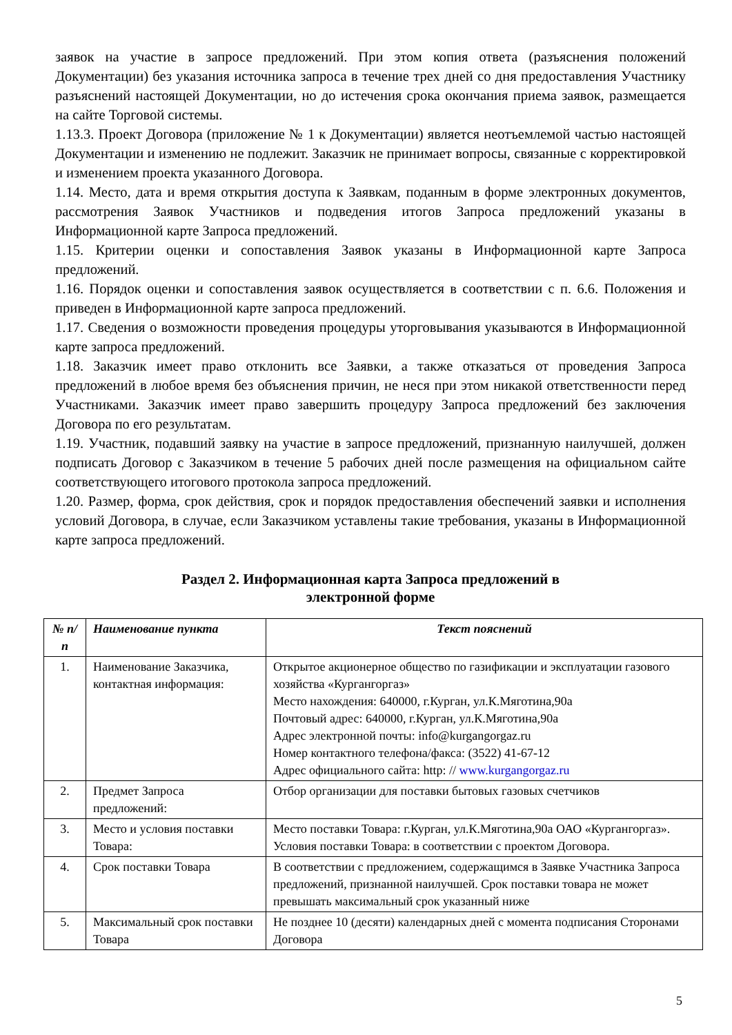заявок на участие в запросе предложений. При этом копия ответа (разъяснения положений Документации) без указания источника запроса в течение трех дней со дня предоставления Участнику разъяснений настоящей Документации, но до истечения срока окончания приема заявок, размещается на сайте Торговой системы.
1.13.3. Проект Договора (приложение № 1 к Документации) является неотъемлемой частью настоящей Документации и изменению не подлежит. Заказчик не принимает вопросы, связанные с корректировкой и изменением проекта указанного Договора.
1.14. Место, дата и время открытия доступа к Заявкам, поданным в форме электронных документов, рассмотрения Заявок Участников и подведения итогов Запроса предложений указаны в Информационной карте Запроса предложений.
1.15. Критерии оценки и сопоставления Заявок указаны в Информационной карте Запроса предложений.
1.16. Порядок оценки и сопоставления заявок осуществляется в соответствии с п. 6.6. Положения и приведен в Информационной карте запроса предложений.
1.17. Сведения о возможности проведения процедуры уторговывания указываются в Информационной карте запроса предложений.
1.18. Заказчик имеет право отклонить все Заявки, а также отказаться от проведения Запроса предложений в любое время без объяснения причин, не неся при этом никакой ответственности перед Участниками. Заказчик имеет право завершить процедуру Запроса предложений без заключения Договора по его результатам.
1.19. Участник, подавший заявку на участие в запросе предложений, признанную наилучшей, должен подписать Договор с Заказчиком в течение 5 рабочих дней после размещения на официальном сайте соответствующего итогового протокола запроса предложений.
1.20. Размер, форма, срок действия, срок и порядок предоставления обеспечений заявки и исполнения условий Договора, в случае, если Заказчиком уставлены такие требования, указаны в Информационной карте запроса предложений.
Раздел 2. Информационная карта Запроса предложений в
электронной форме
| № п/п | Наименование пункта | Текст пояснений |
| --- | --- | --- |
| 1. | Наименование Заказчика, контактная информация: | Открытое акционерное общество по газификации и эксплуатации газового хозяйства «Кургангоргаз» Место нахождения: 640000, г.Курган, ул.К.Мяготина,90а Почтовый адрес: 640000, г.Курган, ул.К.Мяготина,90а Адрес электронной почты: info@kurgangorgaz.ru Номер контактного телефона/факса: (3522) 41-67-12 Адрес официального сайта: http: // www.kurgangorgaz.ru |
| 2. | Предмет Запроса предложений: | Отбор организации для поставки бытовых газовых счетчиков |
| 3. | Место и условия поставки Товара: | Место поставки Товара: г.Курган, ул.К.Мяготина,90а ОАО «Кургангоргаз». Условия поставки Товара: в соответствии с проектом Договора. |
| 4. | Срок поставки Товара | В соответствии с предложением, содержащимся в Заявке Участника Запроса предложений, признанной наилучшей. Срок поставки товара не может превышать максимальный срок указанный ниже |
| 5. | Максимальный срок поставки Товара | Не позднее 10 (десяти) календарных дней с момента подписания Сторонами Договора |
5